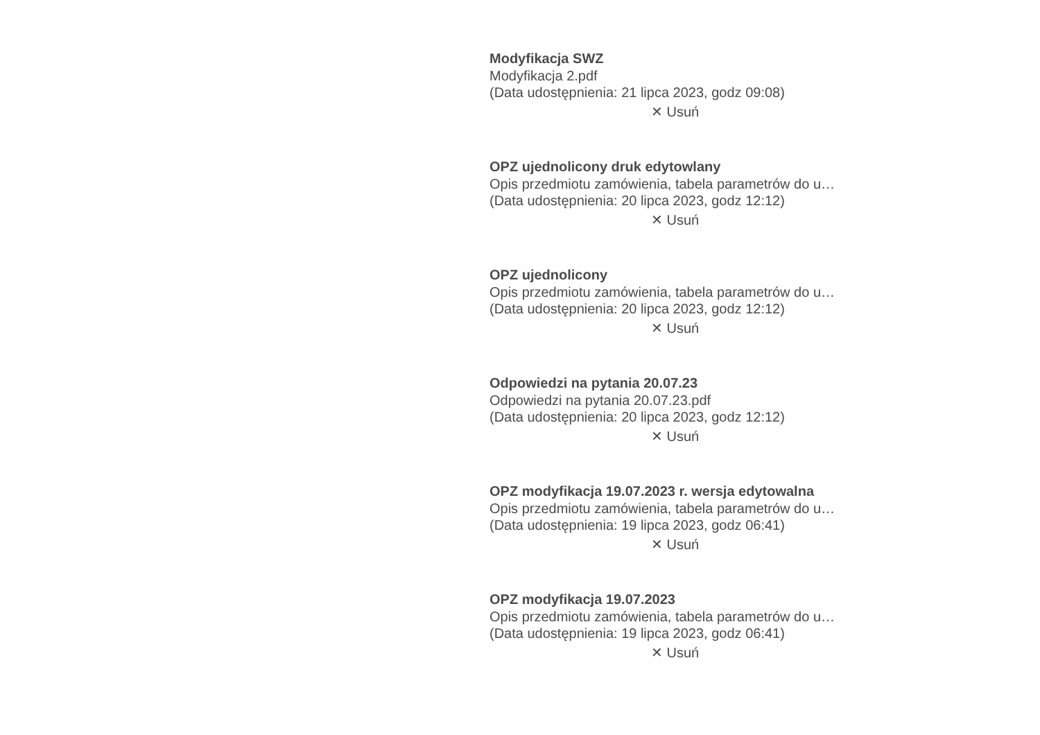Modyfikacja SWZ
Modyfikacja 2.pdf
(Data udostępnienia: 21 lipca 2023, godz 09:08)
✕ Usuń
OPZ ujednolicony druk edytowlany
Opis przedmiotu zamówienia, tabela parametrów do u…
(Data udostępnienia: 20 lipca 2023, godz 12:12)
✕ Usuń
OPZ ujednolicony
Opis przedmiotu zamówienia, tabela parametrów do u…
(Data udostępnienia: 20 lipca 2023, godz 12:12)
✕ Usuń
Odpowiedzi na pytania 20.07.23
Odpowiedzi na pytania 20.07.23.pdf
(Data udostępnienia: 20 lipca 2023, godz 12:12)
✕ Usuń
OPZ modyfikacja 19.07.2023 r. wersja edytowalna
Opis przedmiotu zamówienia, tabela parametrów do u…
(Data udostępnienia: 19 lipca 2023, godz 06:41)
✕ Usuń
OPZ modyfikacja 19.07.2023
Opis przedmiotu zamówienia, tabela parametrów do u…
(Data udostępnienia: 19 lipca 2023, godz 06:41)
✕ Usuń